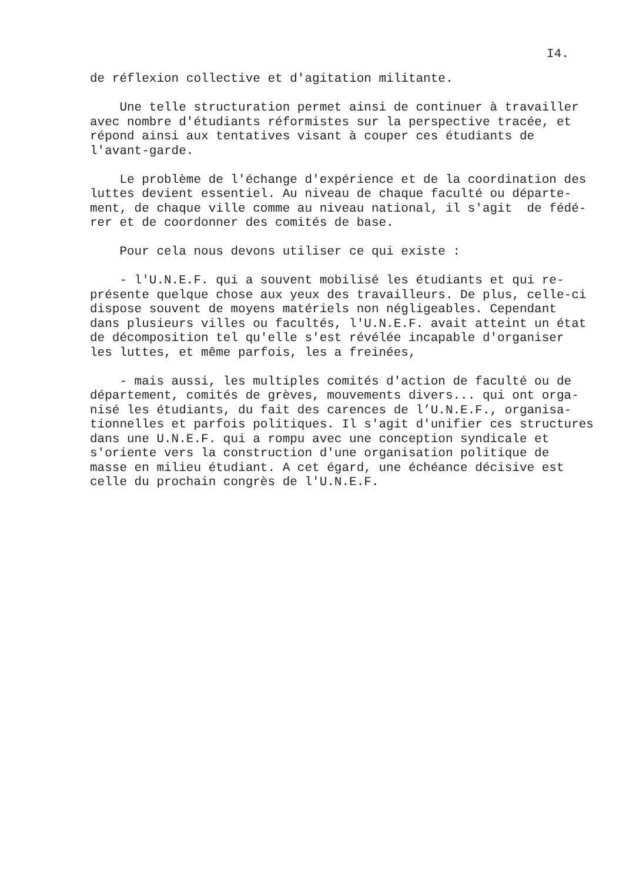I4.
de réflexion collective et d'agitation militante.
Une telle structuration permet ainsi de continuer à travailler avec nombre d'étudiants réformistes sur la perspective tracée, et répond ainsi aux tentatives visant à couper ces étudiants de l'avant-garde.
Le problème de l'échange d'expérience et de la coordination des luttes devient essentiel. Au niveau de chaque faculté ou départe- ment, de chaque ville comme au niveau national, il s'agit de fédé- rer et de coordonner des comités de base.
Pour cela nous devons utiliser ce qui existe :
- l'U.N.E.F. qui a souvent mobilisé les étudiants et qui re- présente quelque chose aux yeux des travailleurs. De plus, celle-ci dispose souvent de moyens matériels non négligeables. Cependant dans plusieurs villes ou facultés, l'U.N.E.F. avait atteint un état de décomposition tel qu'elle s'est révélée incapable d'organiser les luttes, et même parfois, les a freinées,
- mais aussi, les multiples comités d'action de faculté ou de département, comités de grèves, mouvements divers... qui ont orga- nisé les étudiants, du fait des carences de l’U.N.E.F., organisa- tionnelles et parfois politiques. Il s'agit d'unifier ces structures dans une U.N.E.F. qui a rompu avec une conception syndicale et s'oriente vers la construction d'une organisation politique de masse en milieu étudiant. A cet égard, une échéance décisive est celle du prochain congrès de l'U.N.E.F.